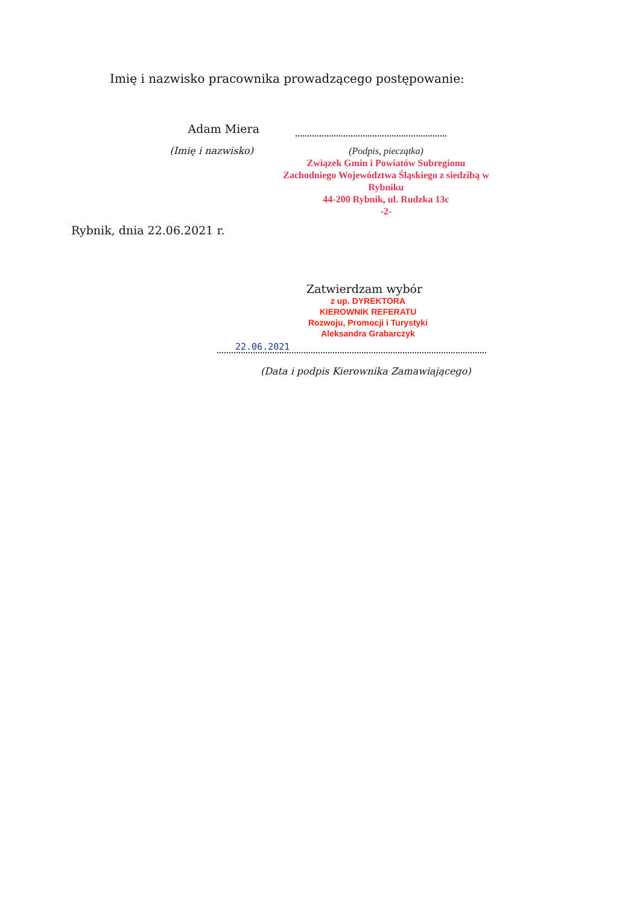Imię i nazwisko pracownika prowadzącego postępowanie:
Adam Miera
(Imię i nazwisko)
(Podpis, pieczątka)
Związek Gmin i Powiatów Subregionu Zachodniego Województwa Śląskiego z siedzibą w Rybniku
44-200 Rybnik, ul. Rudzka 13c
-2-
Rybnik, dnia 22.06.2021 r.
Zatwierdzam wybór
z up. DYREKTORA
KIEROWNIK REFERATU
Rozwoju, Promocji i Turystyki
Aleksandra Grabarczyk
22.06.2021
(Data i podpis Kierownika Zamawiającego)